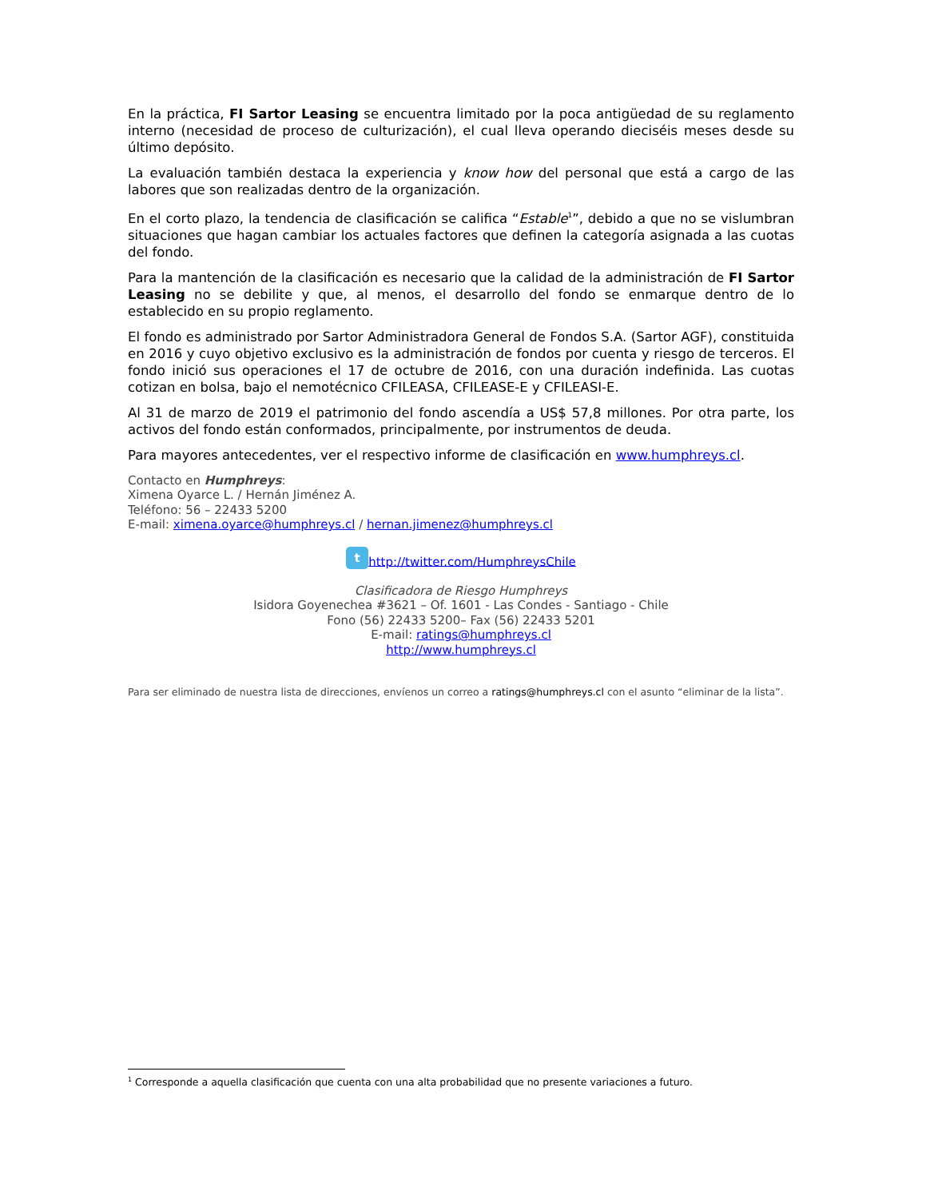En la práctica, FI Sartor Leasing se encuentra limitado por la poca antigüedad de su reglamento interno (necesidad de proceso de culturización), el cual lleva operando dieciséis meses desde su último depósito.
La evaluación también destaca la experiencia y know how del personal que está a cargo de las labores que son realizadas dentro de la organización.
En el corto plazo, la tendencia de clasificación se califica “Estable<sup>1</sup>”, debido a que no se vislumbran situaciones que hagan cambiar los actuales factores que definen la categoría asignada a las cuotas del fondo.
Para la mantención de la clasificación es necesario que la calidad de la administración de FI Sartor Leasing no se debilite y que, al menos, el desarrollo del fondo se enmarque dentro de lo establecido en su propio reglamento.
El fondo es administrado por Sartor Administradora General de Fondos S.A. (Sartor AGF), constituida en 2016 y cuyo objetivo exclusivo es la administración de fondos por cuenta y riesgo de terceros. El fondo inició sus operaciones el 17 de octubre de 2016, con una duración indefinida. Las cuotas cotizan en bolsa, bajo el nemotécnico CFILEASA, CFILEASE-E y CFILEASI-E.
Al 31 de marzo de 2019 el patrimonio del fondo ascendía a US$ 57,8 millones. Por otra parte, los activos del fondo están conformados, principalmente, por instrumentos de deuda.
Para mayores antecedentes, ver el respectivo informe de clasificación en www.humphreys.cl.
Contacto en Humphreys:
Ximena Oyarce L. / Hernán Jiménez A.
Teléfono: 56 – 22433 5200
E-mail: ximena.oyarce@humphreys.cl / hernan.jimenez@humphreys.cl
t http://twitter.com/HumphreysChile
Clasificadora de Riesgo Humphreys
Isidora Goyenechea #3621 – Of. 1601 - Las Condes - Santiago - Chile
Fono (56) 22433 5200– Fax (56) 22433 5201
E-mail: ratings@humphreys.cl
http://www.humphreys.cl
Para ser eliminado de nuestra lista de direcciones, envíenos un correo a ratings@humphreys.cl con el asunto “eliminar de la lista”.
<sup>1</sup> Corresponde a aquella clasificación que cuenta con una alta probabilidad que no presente variaciones a futuro.